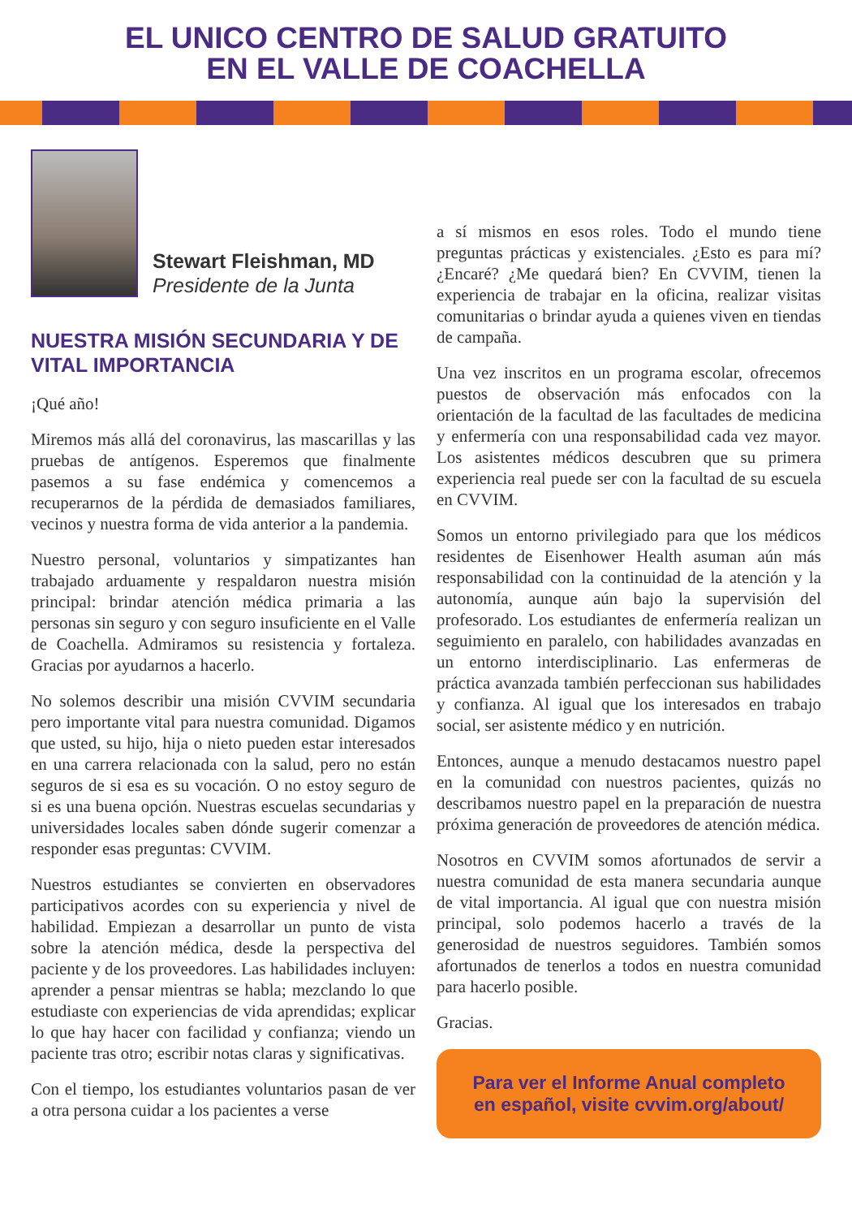EL UNICO CENTRO DE SALUD GRATUITO
EN EL VALLE DE COACHELLA
Stewart Fleishman, MD
Presidente de la Junta
NUESTRA MISIÓN SECUNDARIA Y DE VITAL IMPORTANCIA
¡Qué año!
Miremos más allá del coronavirus, las mascarillas y las pruebas de antígenos. Esperemos que finalmente pasemos a su fase endémica y comencemos a recuperarnos de la pérdida de demasiados familiares, vecinos y nuestra forma de vida anterior a la pandemia.
Nuestro personal, voluntarios y simpatizantes han trabajado arduamente y respaldaron nuestra misión principal: brindar atención médica primaria a las personas sin seguro y con seguro insuficiente en el Valle de Coachella. Admiramos su resistencia y fortaleza. Gracias por ayudarnos a hacerlo.
No solemos describir una misión CVVIM secundaria pero importante vital para nuestra comunidad. Digamos que usted, su hijo, hija o nieto pueden estar interesados en una carrera relacionada con la salud, pero no están seguros de si esa es su vocación. O no estoy seguro de si es una buena opción. Nuestras escuelas secundarias y universidades locales saben dónde sugerir comenzar a responder esas preguntas: CVVIM.
Nuestros estudiantes se convierten en observadores participativos acordes con su experiencia y nivel de habilidad. Empiezan a desarrollar un punto de vista sobre la atención médica, desde la perspectiva del paciente y de los proveedores. Las habilidades incluyen: aprender a pensar mientras se habla; mezclando lo que estudiaste con experiencias de vida aprendidas; explicar lo que hay hacer con facilidad y confianza; viendo un paciente tras otro; escribir notas claras y significativas.
Con el tiempo, los estudiantes voluntarios pasan de ver a otra persona cuidar a los pacientes a verse
a sí mismos en esos roles. Todo el mundo tiene preguntas prácticas y existenciales. ¿Esto es para mí? ¿Encaré? ¿Me quedará bien? En CVVIM, tienen la experiencia de trabajar en la oficina, realizar visitas comunitarias o brindar ayuda a quienes viven en tiendas de campaña.
Una vez inscritos en un programa escolar, ofrecemos puestos de observación más enfocados con la orientación de la facultad de las facultades de medicina y enfermería con una responsabilidad cada vez mayor. Los asistentes médicos descubren que su primera experiencia real puede ser con la facultad de su escuela en CVVIM.
Somos un entorno privilegiado para que los médicos residentes de Eisenhower Health asuman aún más responsabilidad con la continuidad de la atención y la autonomía, aunque aún bajo la supervisión del profesorado. Los estudiantes de enfermería realizan un seguimiento en paralelo, con habilidades avanzadas en un entorno interdisciplinario. Las enfermeras de práctica avanzada también perfeccionan sus habilidades y confianza. Al igual que los interesados en trabajo social, ser asistente médico y en nutrición.
Entonces, aunque a menudo destacamos nuestro papel en la comunidad con nuestros pacientes, quizás no describamos nuestro papel en la preparación de nuestra próxima generación de proveedores de atención médica.
Nosotros en CVVIM somos afortunados de servir a nuestra comunidad de esta manera secundaria aunque de vital importancia. Al igual que con nuestra misión principal, solo podemos hacerlo a través de la generosidad de nuestros seguidores. También somos afortunados de tenerlos a todos en nuestra comunidad para hacerlo posible.
Gracias.
Para ver el Informe Anual completo
en español, visite cvvim.org/about/